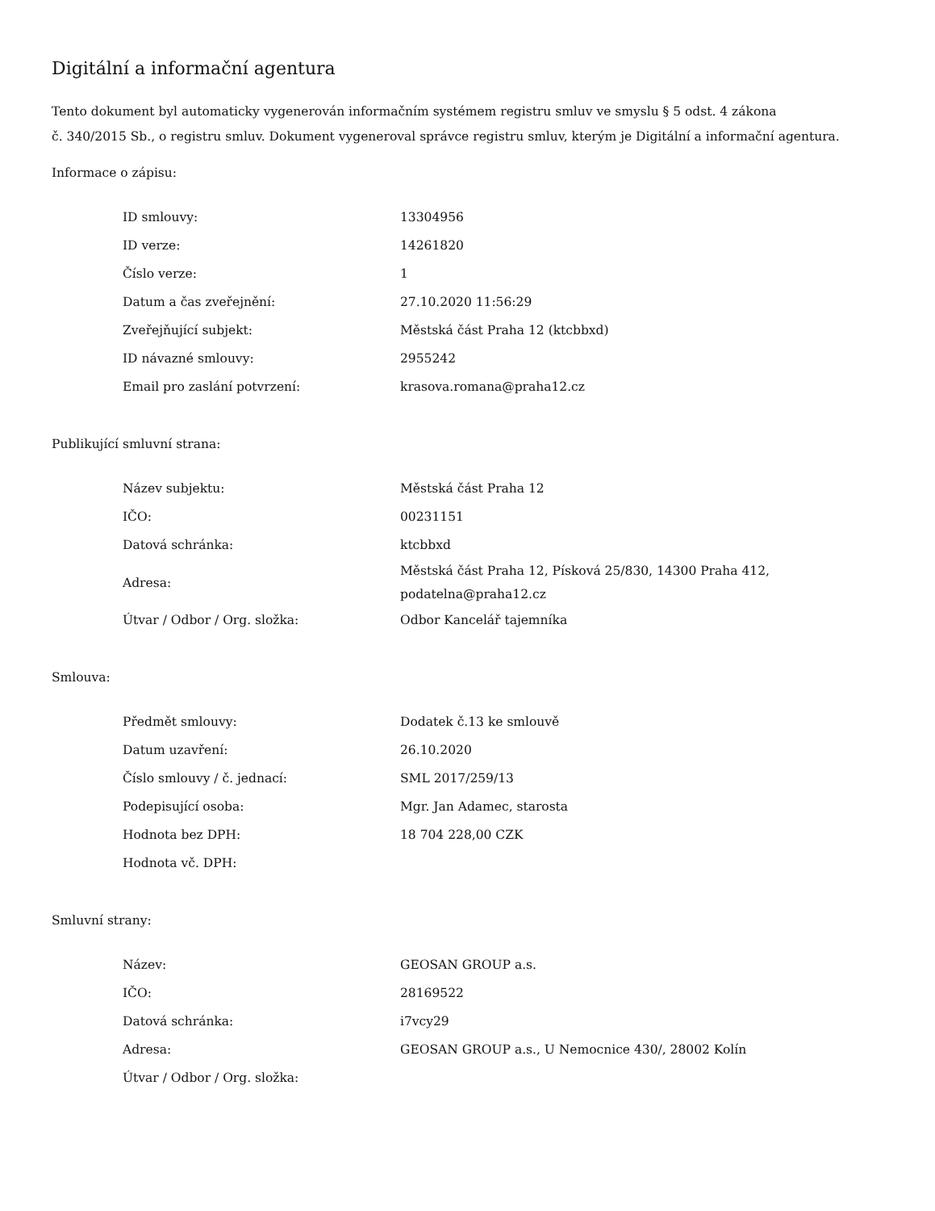Digitální a informační agentura
Tento dokument byl automaticky vygenerován informačním systémem registru smluv ve smyslu § 5 odst. 4 zákona
č. 340/2015 Sb., o registru smluv. Dokument vygeneroval správce registru smluv, kterým je Digitální a informační agentura.
Informace o zápisu:
| ID smlouvy: | 13304956 |
| ID verze: | 14261820 |
| Číslo verze: | 1 |
| Datum a čas zveřejnění: | 27.10.2020 11:56:29 |
| Zveřejňující subjekt: | Městská část Praha 12 (ktcbbxd) |
| ID návazné smlouvy: | 2955242 |
| Email pro zaslání potvrzení: | krasova.romana@praha12.cz |
Publikující smluvní strana:
| Název subjektu: | Městská část Praha 12 |
| IČO: | 00231151 |
| Datová schránka: | ktcbbxd |
| Adresa: | Městská část Praha 12, Písková 25/830, 14300 Praha 412, podatelna@praha12.cz |
| Útvar / Odbor / Org. složka: | Odbor Kancelář tajemníka |
Smlouva:
| Předmět smlouvy: | Dodatek č.13 ke smlouvě |
| Datum uzavření: | 26.10.2020 |
| Číslo smlouvy / č. jednací: | SML 2017/259/13 |
| Podepisující osoba: | Mgr. Jan Adamec, starosta |
| Hodnota bez DPH: | 18 704 228,00 CZK |
| Hodnota vč. DPH: | |
Smluvní strany:
| Název: | GEOSAN GROUP a.s. |
| IČO: | 28169522 |
| Datová schránka: | i7vcy29 |
| Adresa: | GEOSAN GROUP a.s., U Nemocnice 430/, 28002 Kolín |
| Útvar / Odbor / Org. složka: | |